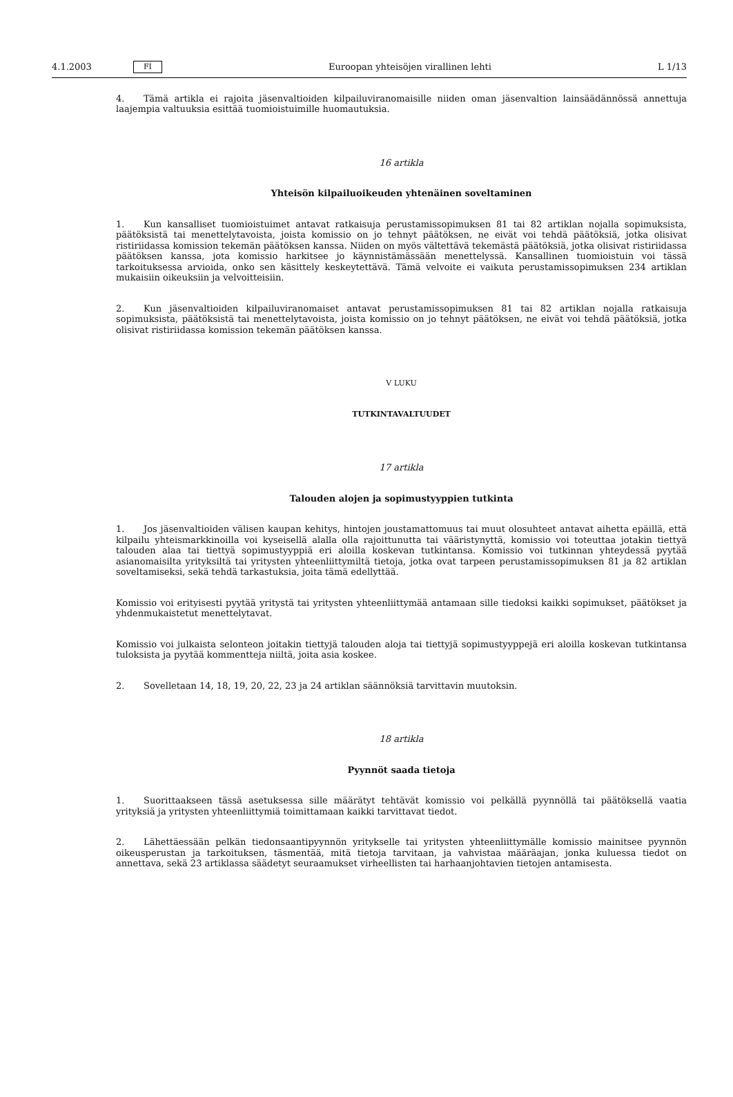4.1.2003 FI Euroopan yhteisöjen virallinen lehti L 1/13
4. Tämä artikla ei rajoita jäsenvaltioiden kilpailuviranomaisille niiden oman jäsenvaltion lainsäädännössä annettuja laajempia valtuuksia esittää tuomioistuimille huomautuksia.
16 artikla
Yhteisön kilpailuoikeuden yhtenäinen soveltaminen
1. Kun kansalliset tuomioistuimet antavat ratkaisuja perustamissopimuksen 81 tai 82 artiklan nojalla sopimuksista, päätöksistä tai menettelytavoista, joista komissio on jo tehnyt päätöksen, ne eivät voi tehdä päätöksiä, jotka olisivat ristiriidassa komission tekemän päätöksen kanssa. Niiden on myös vältettävä tekemästä päätöksiä, jotka olisivat ristiriidassa päätöksen kanssa, jota komissio harkitsee jo käynnistämässään menettelyssä. Kansallinen tuomioistuin voi tässä tarkoituksessa arvioida, onko sen käsittely keskeytettävä. Tämä velvoite ei vaikuta perustamissopimuksen 234 artiklan mukaisiin oikeuksiin ja velvoitteisiin.
2. Kun jäsenvaltioiden kilpailuviranomaiset antavat perustamissopimuksen 81 tai 82 artiklan nojalla ratkaisuja sopimuksista, päätöksistä tai menettelytavoista, joista komissio on jo tehnyt päätöksen, ne eivät voi tehdä päätöksiä, jotka olisivat ristiriidassa komission tekemän päätöksen kanssa.
V LUKU
TUTKINTAVALTUUDET
17 artikla
Talouden alojen ja sopimustyyppien tutkinta
1. Jos jäsenvaltioiden välisen kaupan kehitys, hintojen joustamattomuus tai muut olosuhteet antavat aihetta epäillä, että kilpailu yhteismarkkinoilla voi kyseisellä alalla olla rajoittunutta tai vääristynyttä, komissio voi toteuttaa jotakin tiettyä talouden alaa tai tiettyä sopimustyyppiä eri aloilla koskevan tutkintansa. Komissio voi tutkinnan yhteydessä pyytää asianomaisilta yrityksiltä tai yritysten yhteenliittymiltä tietoja, jotka ovat tarpeen perustamissopimuksen 81 ja 82 artiklan soveltamiseksi, sekä tehdä tarkastuksia, joita tämä edellyttää.
Komissio voi erityisesti pyytää yritystä tai yritysten yhteenliittymää antamaan sille tiedoksi kaikki sopimukset, päätökset ja yhdenmukaistetut menettelytavat.
Komissio voi julkaista selonteon joitakin tiettyjä talouden aloja tai tiettyjä sopimustyyppejä eri aloilla koskevan tutkintansa tuloksista ja pyytää kommentteja niiltä, joita asia koskee.
2. Sovelletaan 14, 18, 19, 20, 22, 23 ja 24 artiklan säännöksiä tarvittavin muutoksin.
18 artikla
Pyynnöt saada tietoja
1. Suorittaakseen tässä asetuksessa sille määrätyt tehtävät komissio voi pelkällä pyynnöllä tai päätöksellä vaatia yrityksiä ja yritysten yhteenliittymiä toimittamaan kaikki tarvittavat tiedot.
2. Lähettäessään pelkän tiedonsaantipyynnön yritykselle tai yritysten yhteenliittymälle komissio mainitsee pyynnön oikeusperustan ja tarkoituksen, täsmentää, mitä tietoja tarvitaan, ja vahvistaa määräajan, jonka kuluessa tiedot on annettava, sekä 23 artiklassa säädetyt seuraamukset virheellisten tai harhaanjohtavien tietojen antamisesta.